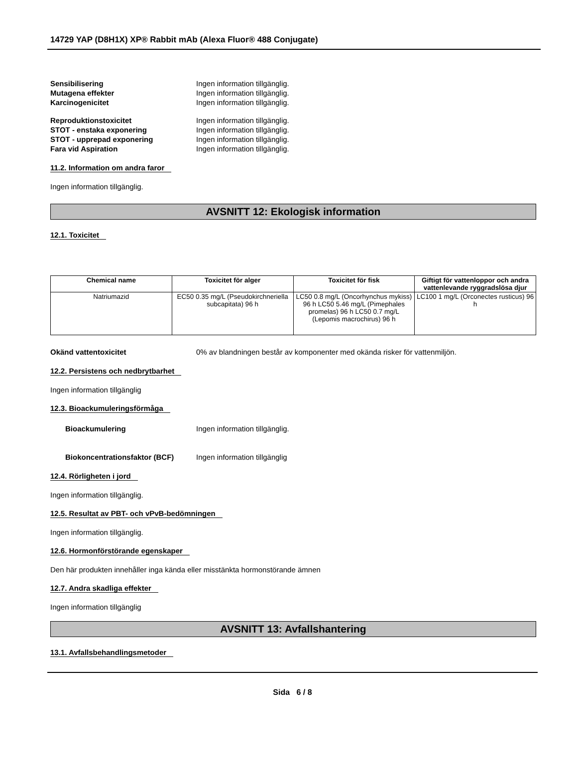14729 YAP (D8H1X) XP® Rabbit mAb (Alexa Fluor® 488 Conjugate)
Sensibilisering Ingen information tillgänglig.
Mutagena effekter Ingen information tillgänglig.
Karcinogenicitet Ingen information tillgänglig.
Reproduktionstoxicitet Ingen information tillgänglig.
STOT - enstaka exponering Ingen information tillgänglig.
STOT - upprepad exponering Ingen information tillgänglig.
Fara vid Aspiration Ingen information tillgänglig.
11.2. Information om andra faror
Ingen information tillgänglig.
AVSNITT 12: Ekologisk information
12.1. Toxicitet
| Chemical name | Toxicitet för alger | Toxicitet för fisk | Giftigt för vattenloppor och andra vattenlevande ryggradslösa djur |
| --- | --- | --- | --- |
| Natriumazid | EC50 0.35 mg/L (Pseudokirchneriella subcapitata) 96 h | LC50 0.8 mg/L (Oncorhynchus mykiss) 96 h LC50 5.46 mg/L (Pimephales promelas) 96 h LC50 0.7 mg/L (Lepomis macrochirus) 96 h | LC100 1 mg/L (Orconectes rusticus) 96 h |
Okänd vattentoxicitet 0% av blandningen består av komponenter med okända risker för vattenmiljön.
12.2. Persistens och nedbrytbarhet
Ingen information tillgänglig
12.3. Bioackumuleringsförmåga
Bioackumulering Ingen information tillgänglig.
Biokoncentrationsfaktor (BCF) Ingen information tillgänglig
12.4. Rörligheten i jord
Ingen information tillgänglig.
12.5. Resultat av PBT- och vPvB-bedömningen
Ingen information tillgänglig.
12.6. Hormonförstörande egenskaper
Den här produkten innehåller inga kända eller misstänkta hormonstörande ämnen
12.7. Andra skadliga effekter
Ingen information tillgänglig
AVSNITT 13: Avfallshantering
13.1. Avfallsbehandlingsmetoder
Sida 6 / 8